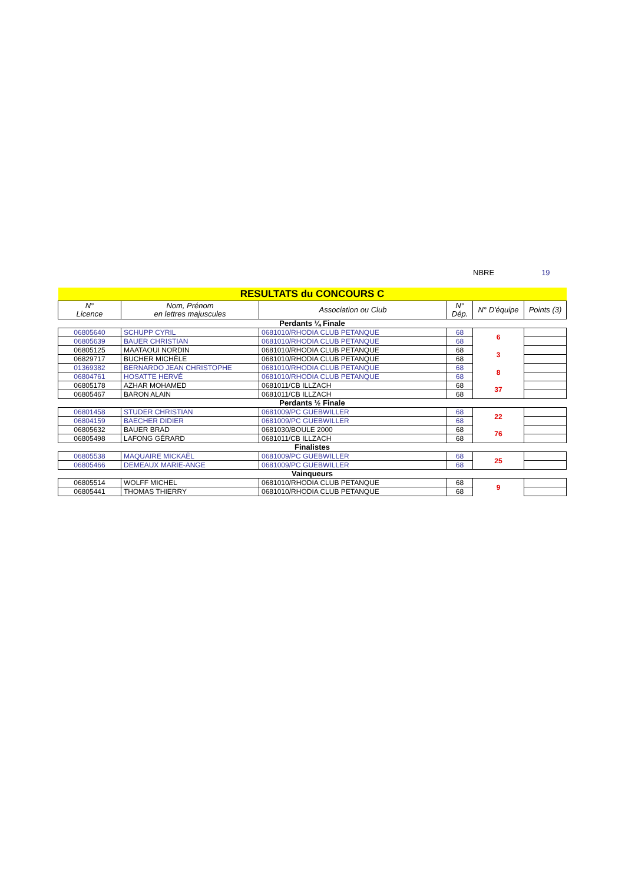NBRE 19
| RESULTATS du CONCOURS C | | | | | |
| N° Licence | Nom, Prénom en lettres majuscules | Association ou Club | N° Dép. | N° D'équipe | Points (3) |
| Perdants ¼ Finale | | | | | |
| 06805640 | SCHUPP CYRIL | 0681010/RHODIA CLUB PETANQUE | 68 | 6 | |
| 06805639 | BAUER CHRISTIAN | 0681010/RHODIA CLUB PETANQUE | 68 | | |
| 06805125 | MAATAOUI NORDIN | 0681010/RHODIA CLUB PETANQUE | 68 | 3 | |
| 06829717 | BUCHER MICHÈLE | 0681010/RHODIA CLUB PETANQUE | 68 | | |
| 01369382 | BERNARDO JEAN CHRISTOPHE | 0681010/RHODIA CLUB PETANQUE | 68 | 8 | |
| 06804761 | HOSATTE HERVÉ | 0681010/RHODIA CLUB PETANQUE | 68 | | |
| 06805178 | AZHAR MOHAMED | 0681011/CB ILLZACH | 68 | 37 | |
| 06805467 | BARON ALAIN | 0681011/CB ILLZACH | 68 | | |
| Perdants ½ Finale | | | | | |
| 06801458 | STUDER CHRISTIAN | 0681009/PC GUEBWILLER | 68 | 22 | |
| 06804159 | BAECHER DIDIER | 0681009/PC GUEBWILLER | 68 | | |
| 06805632 | BAUER BRAD | 0681030/BOULE 2000 | 68 | 76 | |
| 06805498 | LAFONG GÉRARD | 0681011/CB ILLZACH | 68 | | |
| Finalistes | | | | | |
| 06805538 | MAQUAIRE MICKAËL | 0681009/PC GUEBWILLER | 68 | 25 | |
| 06805466 | DEMEAUX MARIE-ANGE | 0681009/PC GUEBWILLER | 68 | | |
| Vainqueurs | | | | | |
| 06805514 | WOLFF MICHEL | 0681010/RHODIA CLUB PETANQUE | 68 | 9 | |
| 06805441 | THOMAS THIERRY | 0681010/RHODIA CLUB PETANQUE | 68 | | |